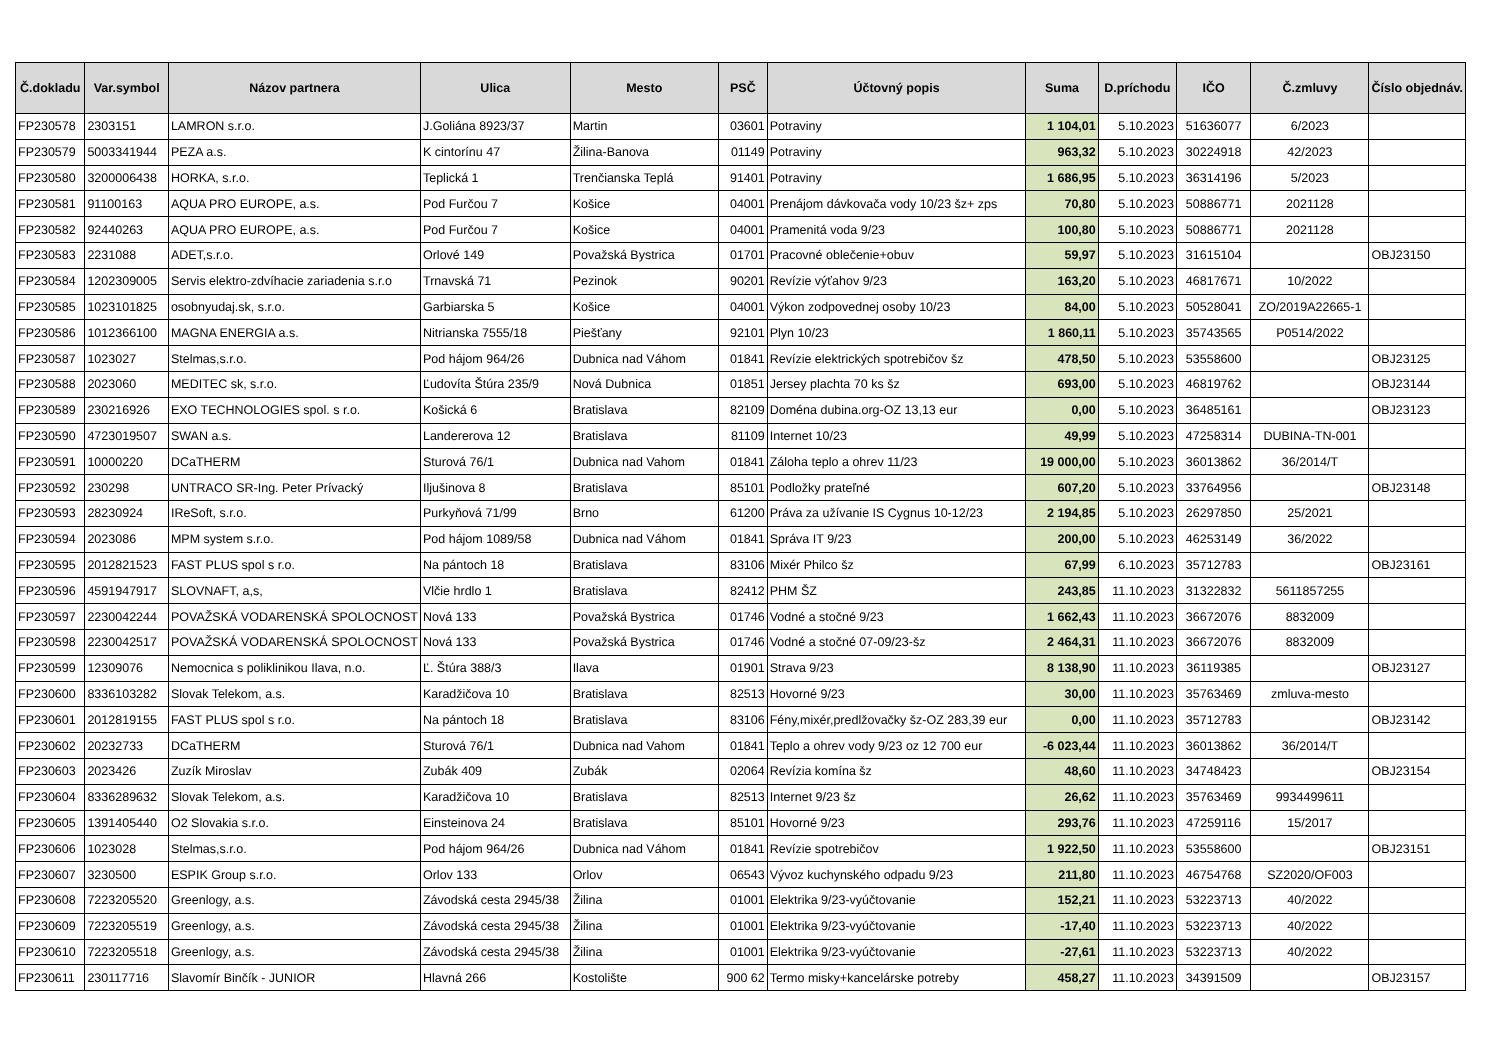| Č.dokladu | Var.symbol | Názov partnera | Ulica | Mesto | PSČ | Účtovný popis | Suma | D.príchodu | IČO | Č.zmluvy | Číslo objednáv. |
| --- | --- | --- | --- | --- | --- | --- | --- | --- | --- | --- | --- |
| FP230578 | 2303151 | LAMRON s.r.o. | J.Goliána 8923/37 | Martin | 03601 | Potraviny | 1 104,01 | 5.10.2023 | 51636077 | 6/2023 | |
| FP230579 | 5003341944 | PEZA a.s. | K cintorínu 47 | Žilina-Banova | 01149 | Potraviny | 963,32 | 5.10.2023 | 30224918 | 42/2023 | |
| FP230580 | 3200006438 | HORKA, s.r.o. | Teplická 1 | Trenčianska Teplá | 91401 | Potraviny | 1 686,95 | 5.10.2023 | 36314196 | 5/2023 | |
| FP230581 | 91100163 | AQUA PRO EUROPE, a.s. | Pod Furčou 7 | Košice | 04001 | Prenájom dávkovača vody 10/23 šz+ zps | 70,80 | 5.10.2023 | 50886771 | 2021128 | |
| FP230582 | 92440263 | AQUA PRO EUROPE, a.s. | Pod Furčou 7 | Košice | 04001 | Pramenitá voda 9/23 | 100,80 | 5.10.2023 | 50886771 | 2021128 | |
| FP230583 | 2231088 | ADET,s.r.o. | Orlové 149 | Považská Bystrica | 01701 | Pracovné oblečenie+obuv | 59,97 | 5.10.2023 | 31615104 | | OBJ23150 |
| FP230584 | 1202309005 | Servis elektro-zdvíhacie zariadenia s.r.o | Trnavská 71 | Pezinok | 90201 | Revízie výťahov 9/23 | 163,20 | 5.10.2023 | 46817671 | 10/2022 | |
| FP230585 | 1023101825 | osobnyudaj.sk, s.r.o. | Garbiarska 5 | Košice | 04001 | Výkon zodpovednej osoby 10/23 | 84,00 | 5.10.2023 | 50528041 | ZO/2019A22665-1 | |
| FP230586 | 1012366100 | MAGNA ENERGIA a.s. | Nitrianska 7555/18 | Piešťany | 92101 | Plyn 10/23 | 1 860,11 | 5.10.2023 | 35743565 | P0514/2022 | |
| FP230587 | 1023027 | Stelmas,s.r.o. | Pod hájom 964/26 | Dubnica nad Váhom | 01841 | Revízie elektrických spotrebičov šz | 478,50 | 5.10.2023 | 53558600 | | OBJ23125 |
| FP230588 | 2023060 | MEDITEC sk, s.r.o. | Ľudovíta Štúra 235/9 | Nová Dubnica | 01851 | Jersey plachta 70 ks šz | 693,00 | 5.10.2023 | 46819762 | | OBJ23144 |
| FP230589 | 230216926 | EXO TECHNOLOGIES spol. s r.o. | Košická 6 | Bratislava | 82109 | Doména dubina.org-OZ 13,13 eur | 0,00 | 5.10.2023 | 36485161 | | OBJ23123 |
| FP230590 | 4723019507 | SWAN a.s. | Landererova 12 | Bratislava | 81109 | Internet 10/23 | 49,99 | 5.10.2023 | 47258314 | DUBINA-TN-001 | |
| FP230591 | 10000220 | DCaTHERM | Sturová 76/1 | Dubnica nad Vahom | 01841 | Záloha teplo a ohrev 11/23 | 19 000,00 | 5.10.2023 | 36013862 | 36/2014/T | |
| FP230592 | 230298 | UNTRACO SR-Ing. Peter Prívacký | Iljušinova 8 | Bratislava | 85101 | Podložky prateľné | 607,20 | 5.10.2023 | 33764956 | | OBJ23148 |
| FP230593 | 28230924 | IReSoft, s.r.o. | Purkyňová 71/99 | Brno | 61200 | Práva za užívanie IS Cygnus 10-12/23 | 2 194,85 | 5.10.2023 | 26297850 | 25/2021 | |
| FP230594 | 2023086 | MPM system s.r.o. | Pod hájom 1089/58 | Dubnica nad Váhom | 01841 | Správa IT 9/23 | 200,00 | 5.10.2023 | 46253149 | 36/2022 | |
| FP230595 | 2012821523 | FAST PLUS spol s r.o. | Na pántoch 18 | Bratislava | 83106 | Mixér Philco šz | 67,99 | 6.10.2023 | 35712783 | | OBJ23161 |
| FP230596 | 4591947917 | SLOVNAFT, a,s, | Vlčie hrdlo 1 | Bratislava | 82412 | PHM ŠZ | 243,85 | 11.10.2023 | 31322832 | 5611857255 | |
| FP230597 | 2230042244 | POVAŽSKÁ VODARENSKÁ SPOLOCNOST | Nová 133 | Považská Bystrica | 01746 | Vodné a stočné 9/23 | 1 662,43 | 11.10.2023 | 36672076 | 8832009 | |
| FP230598 | 2230042517 | POVAŽSKÁ VODARENSKÁ SPOLOCNOST | Nová 133 | Považská Bystrica | 01746 | Vodné a stočné 07-09/23-šz | 2 464,31 | 11.10.2023 | 36672076 | 8832009 | |
| FP230599 | 12309076 | Nemocnica s poliklinikou Ilava, n.o. | Ľ. Štúra 388/3 | Ilava | 01901 | Strava 9/23 | 8 138,90 | 11.10.2023 | 36119385 | | OBJ23127 |
| FP230600 | 8336103282 | Slovak Telekom, a.s. | Karadžičova 10 | Bratislava | 82513 | Hovorné 9/23 | 30,00 | 11.10.2023 | 35763469 | zmluva-mesto | |
| FP230601 | 2012819155 | FAST PLUS spol s r.o. | Na pántoch 18 | Bratislava | 83106 | Fény,mixér,predlžovačky šz-OZ 283,39 eur | 0,00 | 11.10.2023 | 35712783 | | OBJ23142 |
| FP230602 | 20232733 | DCaTHERM | Sturová 76/1 | Dubnica nad Vahom | 01841 | Teplo a ohrev vody 9/23 oz 12 700 eur | -6 023,44 | 11.10.2023 | 36013862 | 36/2014/T | |
| FP230603 | 2023426 | Zuzík Miroslav | Zubák 409 | Zubák | 02064 | Revízia komína šz | 48,60 | 11.10.2023 | 34748423 | | OBJ23154 |
| FP230604 | 8336289632 | Slovak Telekom, a.s. | Karadžičova 10 | Bratislava | 82513 | Internet 9/23 šz | 26,62 | 11.10.2023 | 35763469 | 9934499611 | |
| FP230605 | 1391405440 | O2 Slovakia s.r.o. | Einsteinova 24 | Bratislava | 85101 | Hovorné 9/23 | 293,76 | 11.10.2023 | 47259116 | 15/2017 | |
| FP230606 | 1023028 | Stelmas,s.r.o. | Pod hájom 964/26 | Dubnica nad Váhom | 01841 | Revízie spotrebičov | 1 922,50 | 11.10.2023 | 53558600 | | OBJ23151 |
| FP230607 | 3230500 | ESPIK Group s.r.o. | Orlov 133 | Orlov | 06543 | Vývoz kuchynského odpadu 9/23 | 211,80 | 11.10.2023 | 46754768 | SZ2020/OF003 | |
| FP230608 | 7223205520 | Greenlogy, a.s. | Závodská cesta 2945/38 | Žilina | 01001 | Elektrika 9/23-vyúčtovanie | 152,21 | 11.10.2023 | 53223713 | 40/2022 | |
| FP230609 | 7223205519 | Greenlogy, a.s. | Závodská cesta 2945/38 | Žilina | 01001 | Elektrika 9/23-vyúčtovanie | -17,40 | 11.10.2023 | 53223713 | 40/2022 | |
| FP230610 | 7223205518 | Greenlogy, a.s. | Závodská cesta 2945/38 | Žilina | 01001 | Elektrika 9/23-vyúčtovanie | -27,61 | 11.10.2023 | 53223713 | 40/2022 | |
| FP230611 | 230117716 | Slavomír Binčík - JUNIOR | Hlavná 266 | Kostolište | 900 62 | Termo misky+kancelárske potreby | 458,27 | 11.10.2023 | 34391509 | | OBJ23157 |